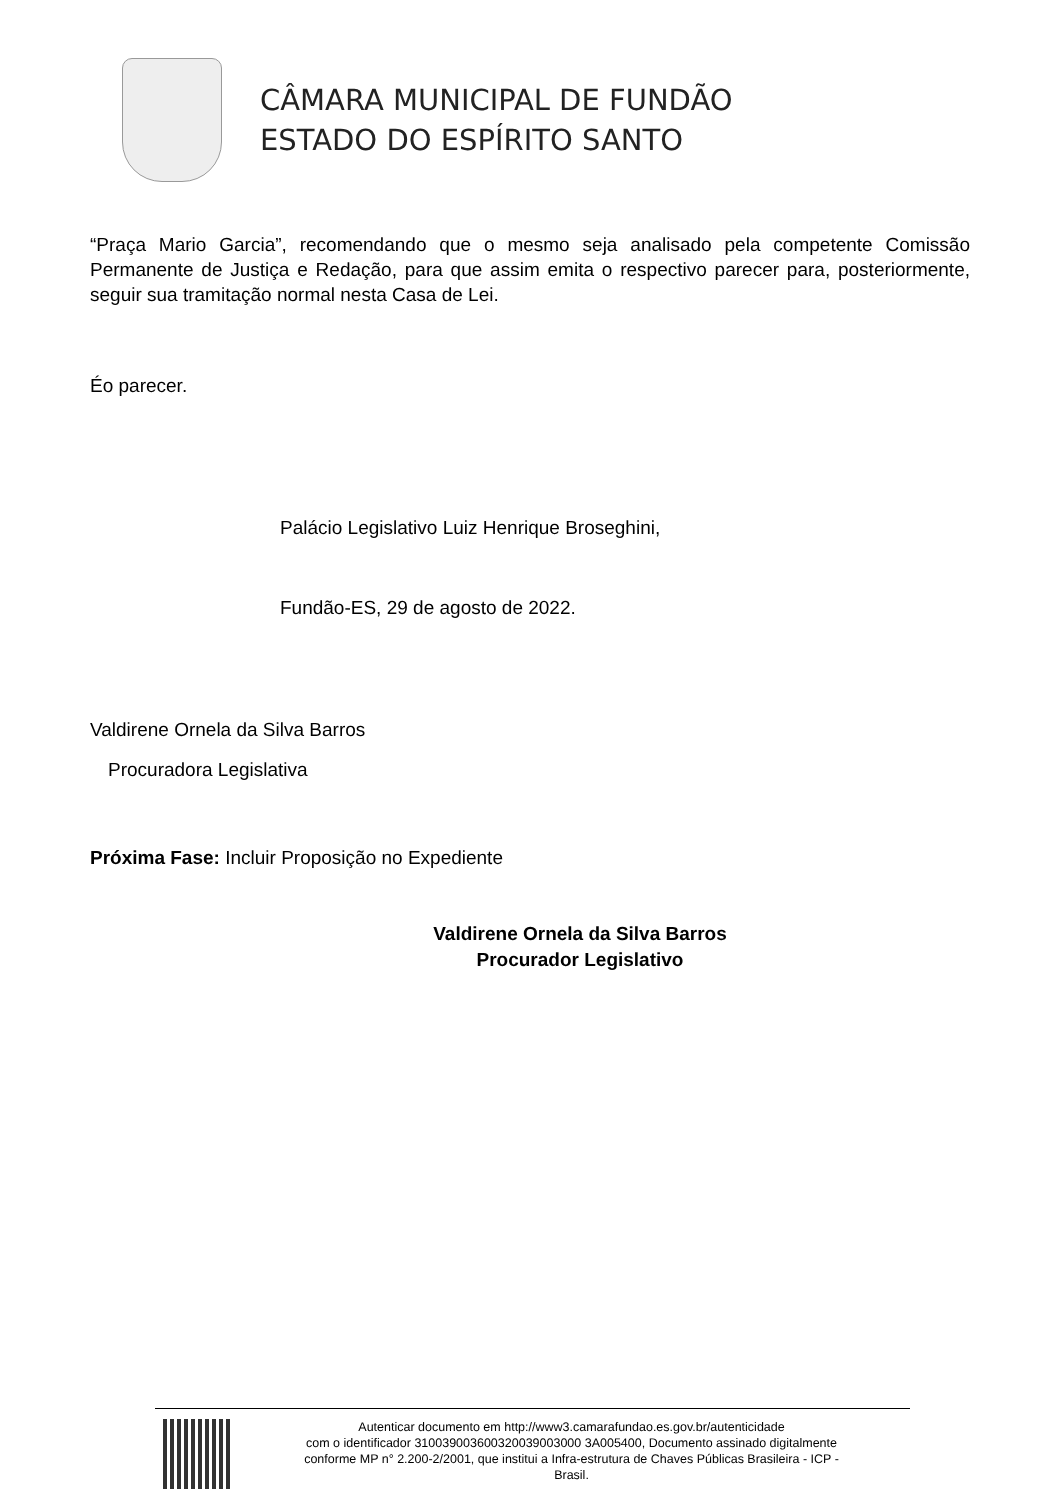CÂMARA MUNICIPAL DE FUNDÃO
ESTADO DO ESPÍRITO SANTO
“Praça Mario Garcia”, recomendando que o mesmo seja analisado pela competente Comissão Permanente de Justiça e Redação, para que assim emita o respectivo parecer para, posteriormente, seguir sua tramitação normal nesta Casa de Lei.
Éo parecer.
Palácio Legislativo Luiz Henrique Broseghini,
Fundão-ES, 29 de agosto de 2022.
Valdirene Ornela da Silva Barros
Procuradora Legislativa
Próxima Fase: Incluir Proposição no Expediente
Valdirene Ornela da Silva Barros
Procurador Legislativo
Autenticar documento em http://www3.camarafundao.es.gov.br/autenticidade
com o identificador 310039003600320039003000 3A005400, Documento assinado digitalmente
conforme MP n° 2.200-2/2001, que institui a Infra-estrutura de Chaves Públicas Brasileira - ICP -
Brasil.